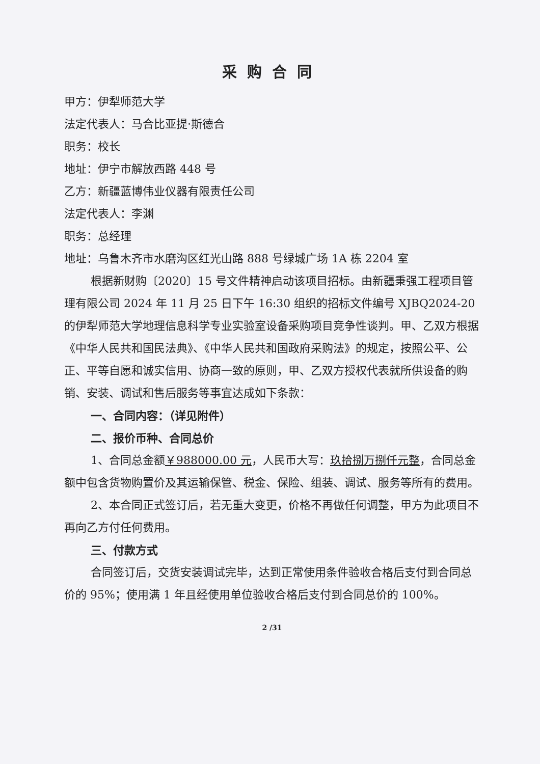采购合同
甲方：伊犁师范大学
法定代表人：马合比亚提·斯德合
职务：校长
地址：伊宁市解放西路 448 号
乙方：新疆蓝博伟业仪器有限责任公司
法定代表人：李渊
职务：总经理
地址：乌鲁木齐市水磨沟区红光山路 888 号绿城广场 1A 栋 2204 室
根据新财购〔2020〕15 号文件精神启动该项目招标。由新疆秉强工程项目管理有限公司 2024 年 11 月 25 日下午 16:30 组织的招标文件编号 XJBQ2024-20 的伊犁师范大学地理信息科学专业实验室设备采购项目竞争性谈判。甲、乙双方根据《中华人民共和国民法典》、《中华人民共和国政府采购法》的规定，按照公平、公正、平等自愿和诚实信用、协商一致的原则，甲、乙双方授权代表就所供设备的购销、安装、调试和售后服务等事宜达成如下条款：
一、合同内容：（详见附件）
二、报价币种、合同总价
1、合同总金额￥988000.00 元，人民币大写：玖拾捌万捌仟元整，合同总金额中包含货物购置价及其运输保管、税金、保险、组装、调试、服务等所有的费用。
2、本合同正式签订后，若无重大变更，价格不再做任何调整，甲方为此项目不再向乙方付任何费用。
三、付款方式
合同签订后，交货安装调试完毕，达到正常使用条件验收合格后支付到合同总价的 95%；使用满 1 年且经使用单位验收合格后支付到合同总价的 100%。
2 /31